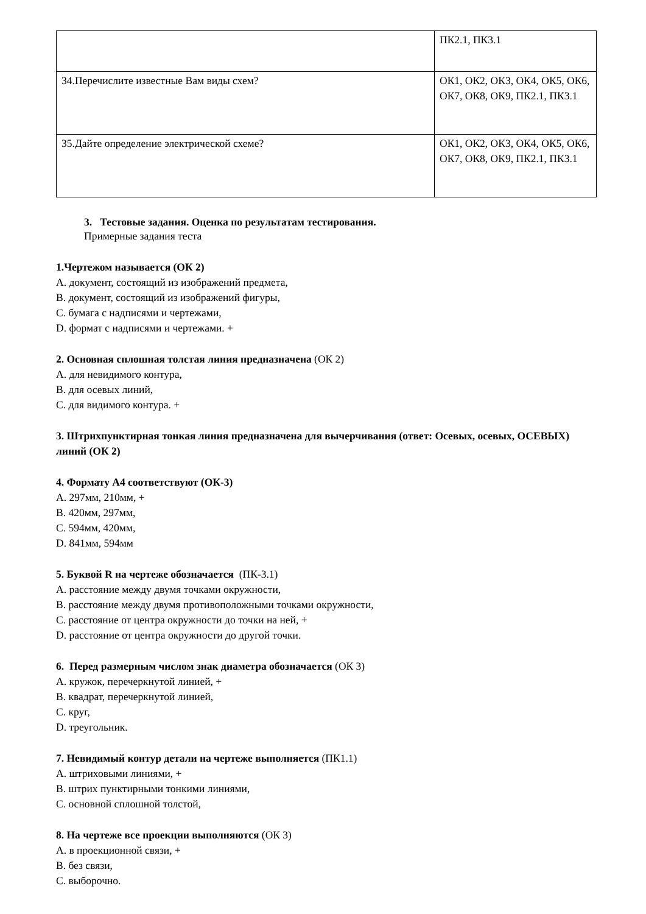| | ПК2.1, ПК3.1 |
| 34.Перечислите известные Вам виды схем? | ОК1, ОК2, ОК3, ОК4, ОК5, ОК6, ОК7, ОК8, ОК9, ПК2.1, ПК3.1 |
| 35.Дайте определение электрической схеме? | ОК1, ОК2, ОК3, ОК4, ОК5, ОК6, ОК7, ОК8, ОК9, ПК2.1, ПК3.1 |
3. Тестовые задания. Оценка по результатам тестирования.
Примерные задания теста
1.Чертежом называется (ОК 2)
A. документ, состоящий из изображений предмета,
B. документ, состоящий из изображений фигуры,
C. бумага с надписями и чертежами,
D. формат с надписями и чертежами. +
2. Основная сплошная толстая линия предназначена (ОК 2)
A. для невидимого контура,
B. для осевых линий,
C. для видимого контура. +
3. Штрихпунктирная тонкая линия предназначена для вычерчивания (ответ: Осевых, осевых, ОСЕВЫХ) линий (ОК 2)
4. Формату А4 соответствуют (ОК-3)
A. 297мм, 210мм, +
B. 420мм, 297мм,
C. 594мм, 420мм,
D. 841мм, 594мм
5. Буквой R на чертеже обозначается (ПК-3.1)
A. расстояние между двумя точками окружности,
B. расстояние между двумя противоположными точками окружности,
C. расстояние от центра окружности до точки на ней, +
D. расстояние от центра окружности до другой точки.
6. Перед размерным числом знак диаметра обозначается (ОК 3)
A. кружок, перечеркнутой линией, +
B. квадрат, перечеркнутой линией,
C. круг,
D. треугольник.
7. Невидимый контур детали на чертеже выполняется (ПК1.1)
A. штриховыми линиями, +
B. штрих пунктирными тонкими линиями,
C. основной сплошной толстой,
8. На чертеже все проекции выполняются (ОК 3)
A. в проекционной связи, +
B. без связи,
C. выборочно.